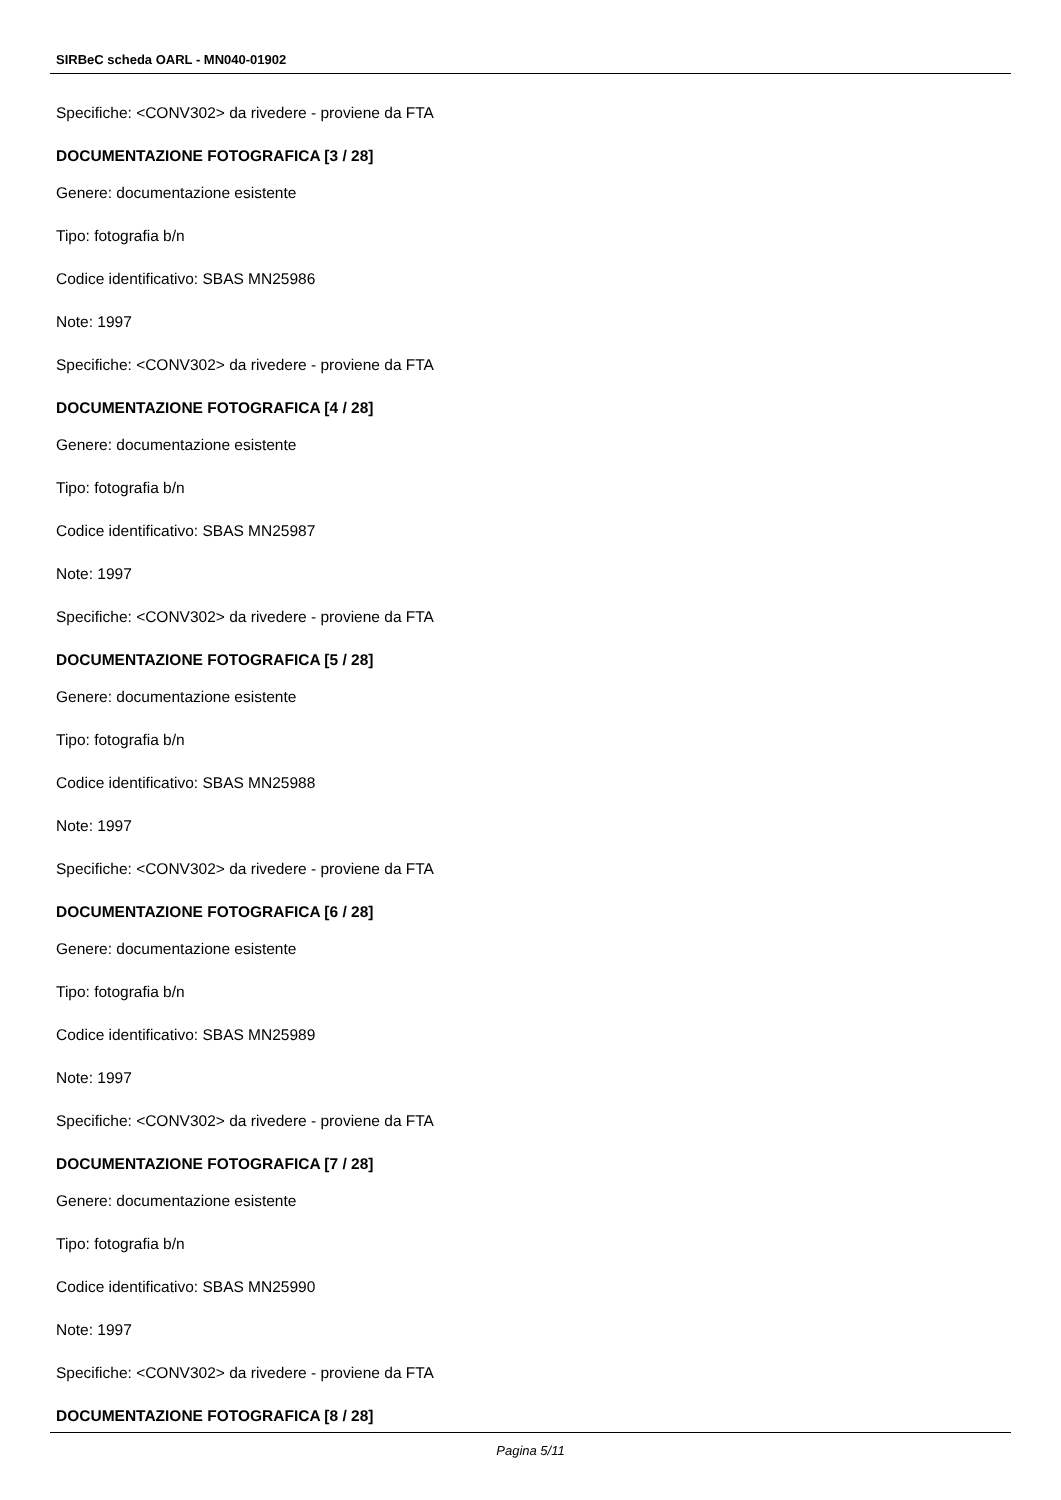SIRBeC scheda OARL - MN040-01902
Specifiche: <CONV302> da rivedere - proviene da FTA
DOCUMENTAZIONE FOTOGRAFICA [3 / 28]
Genere: documentazione esistente
Tipo: fotografia b/n
Codice identificativo: SBAS MN25986
Note: 1997
Specifiche: <CONV302> da rivedere - proviene da FTA
DOCUMENTAZIONE FOTOGRAFICA [4 / 28]
Genere: documentazione esistente
Tipo: fotografia b/n
Codice identificativo: SBAS MN25987
Note: 1997
Specifiche: <CONV302> da rivedere - proviene da FTA
DOCUMENTAZIONE FOTOGRAFICA [5 / 28]
Genere: documentazione esistente
Tipo: fotografia b/n
Codice identificativo: SBAS MN25988
Note: 1997
Specifiche: <CONV302> da rivedere - proviene da FTA
DOCUMENTAZIONE FOTOGRAFICA [6 / 28]
Genere: documentazione esistente
Tipo: fotografia b/n
Codice identificativo: SBAS MN25989
Note: 1997
Specifiche: <CONV302> da rivedere - proviene da FTA
DOCUMENTAZIONE FOTOGRAFICA [7 / 28]
Genere: documentazione esistente
Tipo: fotografia b/n
Codice identificativo: SBAS MN25990
Note: 1997
Specifiche: <CONV302> da rivedere - proviene da FTA
DOCUMENTAZIONE FOTOGRAFICA [8 / 28]
Pagina 5/11